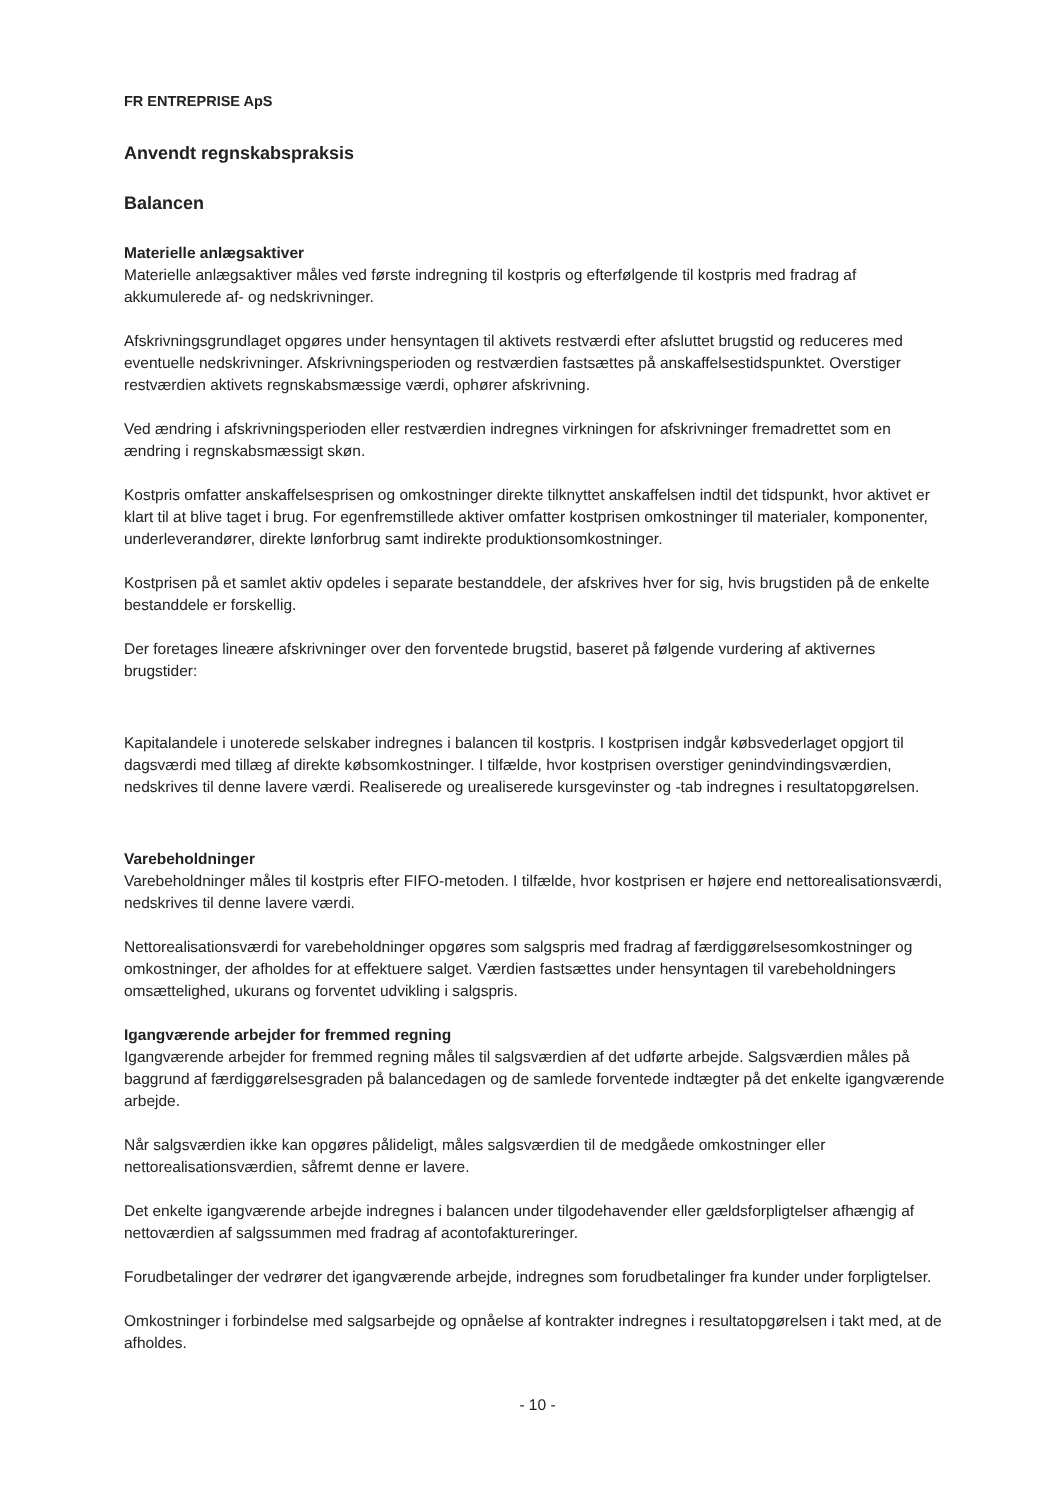FR ENTREPRISE ApS
Anvendt regnskabspraksis
Balancen
Materielle anlægsaktiver
Materielle anlægsaktiver måles ved første indregning til kostpris og efterfølgende til kostpris med fradrag af akkumulerede af- og nedskrivninger.
Afskrivningsgrundlaget opgøres under hensyntagen til aktivets restværdi efter afsluttet brugstid og reduceres med eventuelle nedskrivninger. Afskrivningsperioden og restværdien fastsættes på anskaffelsestidspunktet. Overstiger restværdien aktivets regnskabsmæssige værdi, ophører afskrivning.
Ved ændring i afskrivningsperioden eller restværdien indregnes virkningen for afskrivninger fremadrettet som en ændring i regnskabsmæssigt skøn.
Kostpris omfatter anskaffelsesprisen og omkostninger direkte tilknyttet anskaffelsen indtil det tidspunkt, hvor aktivet er klart til at blive taget i brug. For egenfremstillede aktiver omfatter kostprisen omkostninger til materialer, komponenter, underleverandører, direkte lønforbrug samt indirekte produktionsomkostninger.
Kostprisen på et samlet aktiv opdeles i separate bestanddele, der afskrives hver for sig, hvis brugstiden på de enkelte bestanddele er forskellig.
Der foretages lineære afskrivninger over den forventede brugstid, baseret på følgende vurdering af aktivernes brugstider:
Kapitalandele i unoterede selskaber indregnes i balancen til kostpris. I kostprisen indgår købsvederlaget opgjort til dagsværdi med tillæg af direkte købsomkostninger. I tilfælde, hvor kostprisen overstiger genindvindingsværdien, nedskrives til denne lavere værdi. Realiserede og urealiserede kursgevinster og -tab indregnes i resultatopgørelsen.
Varebeholdninger
Varebeholdninger måles til kostpris efter FIFO-metoden. I tilfælde, hvor kostprisen er højere end nettorealisationsværdi, nedskrives til denne lavere værdi.
Nettorealisationsværdi for varebeholdninger opgøres som salgspris med fradrag af færdiggørelsesomkostninger og omkostninger, der afholdes for at effektuere salget. Værdien fastsættes under hensyntagen til varebeholdningers omsættelighed, ukurans og forventet udvikling i salgspris.
Igangværende arbejder for fremmed regning
Igangværende arbejder for fremmed regning måles til salgsværdien af det udførte arbejde. Salgsværdien måles på baggrund af færdiggørelsesgraden på balancedagen og de samlede forventede indtægter på det enkelte igangværende arbejde.
Når salgsværdien ikke kan opgøres pålideligt, måles salgsværdien til de medgåede omkostninger eller nettorealisationsværdien, såfremt denne er lavere.
Det enkelte igangværende arbejde indregnes i balancen under tilgodehavender eller gældsforpligtelser afhængig af nettoværdien af salgssummen med fradrag af acontofaktureringer.
Forudbetalinger der vedrører det igangværende arbejde, indregnes som forudbetalinger fra kunder under forpligtelser.
Omkostninger i forbindelse med salgsarbejde og opnåelse af kontrakter indregnes i resultatopgørelsen i takt med, at de afholdes.
- 10 -